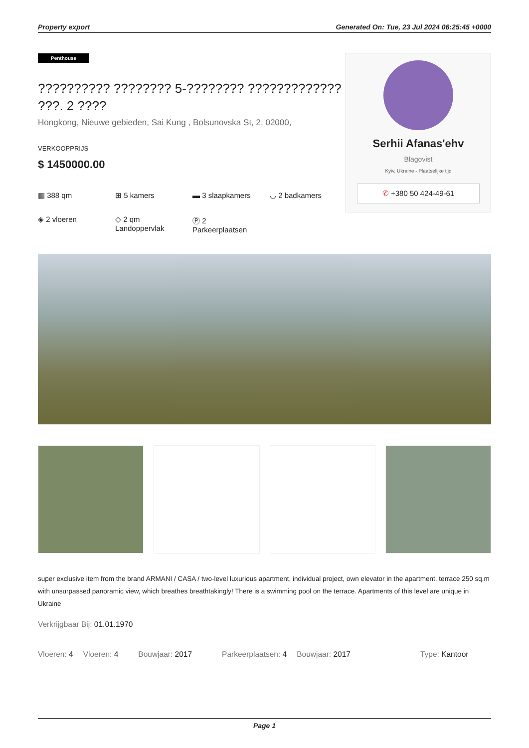Property export Generated On: Tue, 23 Jul 2024 06:25:45 +0000
Penthouse
?????????? ???????? 5-???????? ????????????? ???. 2 ????
Hongkong, Nieuwe gebieden, Sai Kung , Bolsunovska St, 2, 02000,
VERKOOPPRIJS
$ 1450000.00
▦ 388 qm
⊞ 5 kamers
▬ 3 slaapkamers
◡ 2 badkamers
◈ 2 vloeren
◇ 2 qm
Landoppervlak
Ⓟ 2
Parkeerplaatsen
Serhii Afanas'ehv
Blagovist
Kyiv, Ukraine - Plaatselijke tijd
✆ +380 50 424-49-61
super exclusive item from the brand ARMANI / CASA / two-level luxurious apartment, individual project, own elevator in the apartment, terrace 250 sq.m with unsurpassed panoramic view, which breathes breathtakingly! There is a swimming pool on the terrace. Apartments of this level are unique in Ukraine
Verkrijgbaar Bij: 01.01.1970
Vloeren: 4 Vloeren: 4 Bouwjaar: 2017 Parkeerplaatsen: 4 Bouwjaar: 2017 Type: Kantoor
Page 1